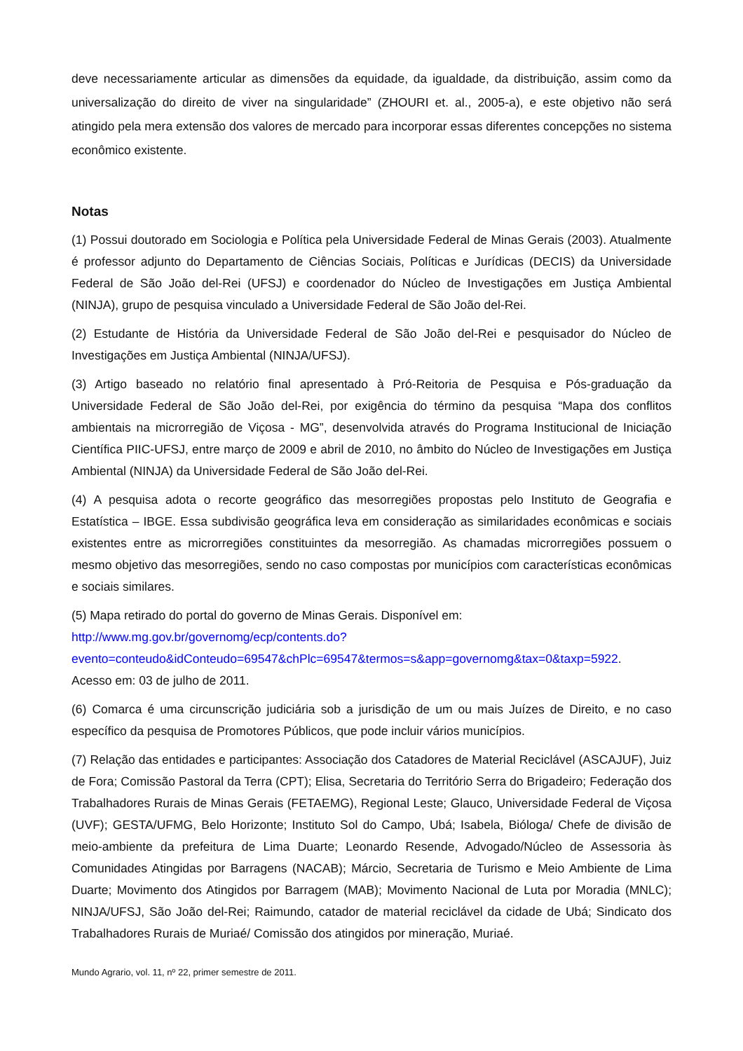deve necessariamente articular as dimensões da equidade, da igualdade, da distribuição, assim como da universalização do direito de viver na singularidade” (ZHOURI et. al., 2005-a), e este objetivo não será atingido pela mera extensão dos valores de mercado para incorporar essas diferentes concepções no sistema econômico existente.
Notas
(1) Possui doutorado em Sociologia e Política pela Universidade Federal de Minas Gerais (2003). Atualmente é professor adjunto do Departamento de Ciências Sociais, Políticas e Jurídicas (DECIS) da Universidade Federal de São João del-Rei (UFSJ) e coordenador do Núcleo de Investigações em Justiça Ambiental (NINJA), grupo de pesquisa vinculado a Universidade Federal de São João del-Rei.
(2) Estudante de História da Universidade Federal de São João del-Rei e pesquisador do Núcleo de Investigações em Justiça Ambiental (NINJA/UFSJ).
(3) Artigo baseado no relatório final apresentado à Pró-Reitoria de Pesquisa e Pós-graduação da Universidade Federal de São João del-Rei, por exigência do término da pesquisa “Mapa dos conflitos ambientais na microrregião de Viçosa - MG”, desenvolvida através do Programa Institucional de Iniciação Científica PIIC-UFSJ, entre março de 2009 e abril de 2010, no âmbito do Núcleo de Investigações em Justiça Ambiental (NINJA) da Universidade Federal de São João del-Rei.
(4) A pesquisa adota o recorte geográfico das mesorregiões propostas pelo Instituto de Geografia e Estatística – IBGE. Essa subdivisão geográfica leva em consideração as similaridades econômicas e sociais existentes entre as microrregiões constituintes da mesorregião. As chamadas microrregiões possuem o mesmo objetivo das mesorregiões, sendo no caso compostas por municípios com características econômicas e sociais similares.
(5) Mapa retirado do portal do governo de Minas Gerais. Disponível em: http://www.mg.gov.br/governomg/ecp/contents.do?
evento=conteudo&idConteudo=69547&chPlc=69547&termos=s&app=governomg&tax=0&taxp=5922.
Acesso em: 03 de julho de 2011.
(6) Comarca é uma circunscrição judiciária sob a jurisdição de um ou mais Juízes de Direito, e no caso específico da pesquisa de Promotores Públicos, que pode incluir vários municípios.
(7) Relação das entidades e participantes: Associação dos Catadores de Material Reciclável (ASCAJUF), Juiz de Fora; Comissão Pastoral da Terra (CPT); Elisa, Secretaria do Território Serra do Brigadeiro; Federação dos Trabalhadores Rurais de Minas Gerais (FETAEMG), Regional Leste; Glauco, Universidade Federal de Viçosa (UVF); GESTA/UFMG, Belo Horizonte; Instituto Sol do Campo, Ubá; Isabela, Bióloga/ Chefe de divisão de meio-ambiente da prefeitura de Lima Duarte; Leonardo Resende, Advogado/Núcleo de Assessoria às Comunidades Atingidas por Barragens (NACAB); Márcio, Secretaria de Turismo e Meio Ambiente de Lima Duarte; Movimento dos Atingidos por Barragem (MAB); Movimento Nacional de Luta por Moradia (MNLC); NINJA/UFSJ, São João del-Rei; Raimundo, catador de material reciclável da cidade de Ubá; Sindicato dos Trabalhadores Rurais de Muriaé/ Comissão dos atingidos por mineração, Muriaé.
Mundo Agrario, vol. 11, nº 22, primer semestre de 2011.